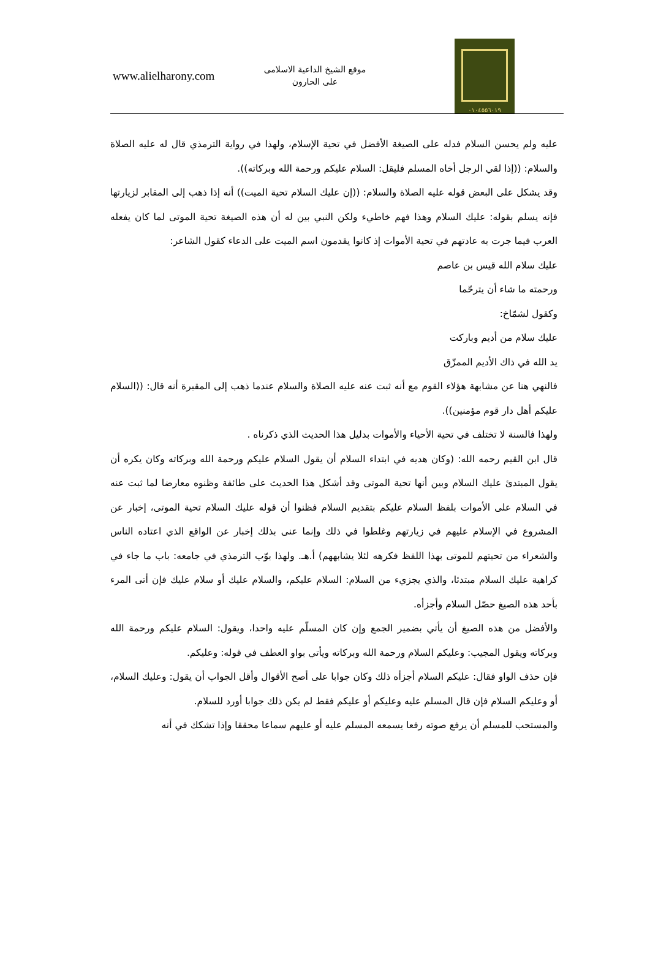www.alielharony.com
موقع الشيخ الداعية الاسلامى
على الحارون
٠١٠٤٥٥٦٠١٩
عليه ولم يحسن السلام فدله على الصيغة الأفضل في تحية الإسلام، ولهذا في رواية الترمذي قال له عليه الصلاة والسلام: ((إذا لقي الرجل أخاه المسلم فليقل: السلام عليكم ورحمة الله وبركاته)).
وقد يشكل على البعض قوله عليه الصلاة والسلام: ((إن عليك السلام تحية الميت)) أنه إذا ذهب إلى المقابر لزيارتها فإنه يسلم بقوله: عليك السلام وهذا فهم خاطيء ولكن النبي بين له أن هذه الصيغة تحية الموتى لما كان يفعله العرب فيما جرت به عادتهم في تحية الأموات إذ كانوا يقدمون اسم الميت على الدعاء كقول الشاعر:
عليك سلام الله قيس بن عاصم
ورحمته ما شاء أن يترحّما
وكقول لشمّاخ:
عليك سلام من أديم وباركت
يد الله في ذاك الأديم الممزّق
فالنهي هنا عن مشابهة هؤلاء القوم مع أنه ثبت عنه عليه الصلاة والسلام عندما ذهب إلى المقبرة أنه قال: ((السلام عليكم أهل دار قوم مؤمنين)).
ولهذا فالسنة لا تختلف في تحية الأحياء والأموات بدليل هذا الحديث الذي ذكرناه .
قال ابن القيم رحمه الله: (وكان هديه في ابتداء السلام أن يقول السلام عليكم ورحمة الله وبركاته وكان يكره أن يقول المبتدئ عليك السلام وبين أنها تحية الموتى وقد أشكل هذا الحديث على طائفة وظنوه معارضا لما ثبت عنه في السلام على الأموات بلفظ السلام عليكم بتقديم السلام فظنوا أن قوله عليك السلام تحية الموتى، إخبار عن المشروع في الإسلام عليهم في زيارتهم وغلطوا في ذلك وإنما عنى بذلك إخبار عن الواقع الذي اعتاده الناس والشعراء من تحيتهم للموتى بهذا اللفظ فكرهه لئلا يشابههم) أ.هـ. ولهذا بوّب الترمذي في جامعه: باب ما جاء في كراهية عليك السلام مبتدئا، والذي يجزيء من السلام: السلام عليكم، والسلام عليك أو سلام عليك فإن أتى المرء بأحد هذه الصيغ حصّل السلام وأجزأه.
والأفضل من هذه الصيغ أن يأتي بضمير الجمع وإن كان المسلّم عليه واحدا، ويقول: السلام عليكم ورحمة الله وبركاته ويقول المجيب: وعليكم السلام ورحمة الله وبركاته ويأتي بواو العطف في قوله: وعليكم.
فإن حذف الواو فقال: عليكم السلام أجزأه ذلك وكان جوابا على أصح الأقوال وأقل الجواب أن يقول: وعليك السلام، أو وعليكم السلام فإن قال المسلم عليه وعليكم أو عليكم فقط لم يكن ذلك جوابا أورد للسلام.
والمستحب للمسلم أن يرفع صوته رفعا يسمعه المسلم عليه أو عليهم سماعا محققا وإذا تشكك في أنه